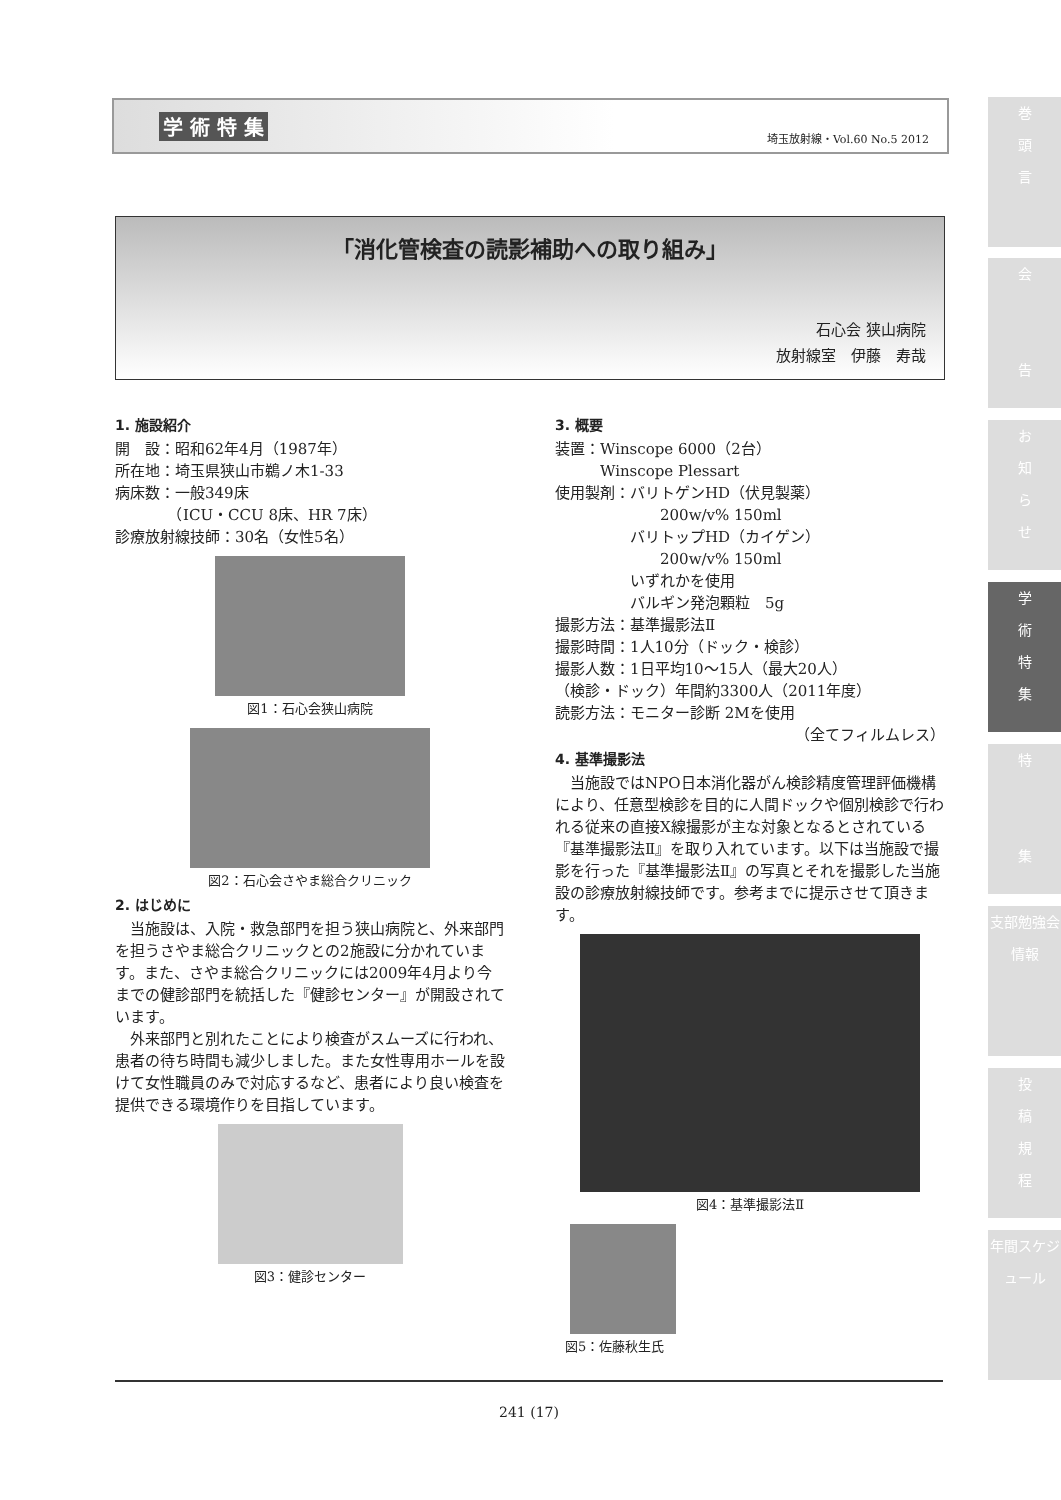学 術 特 集
埼玉放射線・Vol.60 No.5 2012
「消化管検査の読影補助への取り組み」
石心会 狭山病院
放射線室　伊藤　寿哉
1. 施設紹介
開　設：昭和62年4月（1987年）
所在地：埼玉県狭山市鵜ノ木1-33
病床数：一般349床
　　　　（ICU・CCU 8床、HR 7床）
診療放射線技師：30名（女性5名）
図1：石心会狭山病院
図2：石心会さやま総合クリニック
2. はじめに
　当施設は、入院・救急部門を担う狭山病院と、外来部門を担うさやま総合クリニックとの2施設に分かれています。また、さやま総合クリニックには2009年4月より今までの健診部門を統括した『健診センター』が開設されています。
　外来部門と別れたことにより検査がスムーズに行われ、患者の待ち時間も減少しました。また女性専用ホールを設けて女性職員のみで対応するなど、患者により良い検査を提供できる環境作りを目指しています。
図3：健診センター
3. 概要
装置：Winscope 6000（2台）
　　　Winscope Plessart
使用製剤：バリトゲンHD（伏見製薬）
　　　　　　　200w/v% 150ml
　　　　　バリトップHD（カイゲン）
　　　　　　　200w/v% 150ml
　　　　　いずれかを使用
　　　　　バルギン発泡顆粒　5g
撮影方法：基準撮影法Ⅱ
撮影時間：1人10分（ドック・検診）
撮影人数：1日平均10〜15人（最大20人）
（検診・ドック）年間約3300人（2011年度）
読影方法：モニター診断 2Mを使用
（全てフィルムレス）
4. 基準撮影法
　当施設ではNPO日本消化器がん検診精度管理評価機構により、任意型検診を目的に人間ドックや個別検診で行われる従来の直接X線撮影が主な対象となるとされている『基準撮影法Ⅱ』を取り入れています。以下は当施設で撮影を行った『基準撮影法Ⅱ』の写真とそれを撮影した当施設の診療放射線技師です。参考までに提示させて頂きます。
図4：基準撮影法Ⅱ
図5：佐藤秋生氏
巻
頭
言
会
告
お
知
ら
せ
学
術
特
集
特
集
支部勉強会情報
投
稿
規
程
年間スケジュール
241 (17)